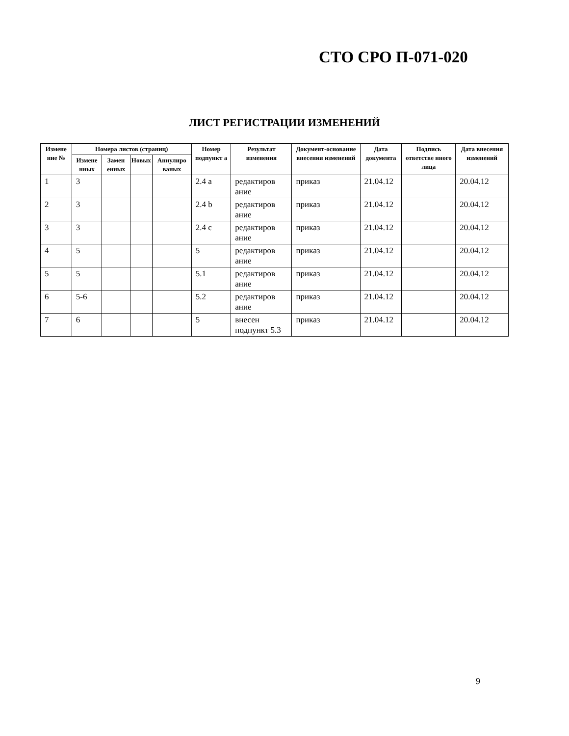СТО СРО П-071-020
ЛИСТ РЕГИСТРАЦИИ ИЗМЕНЕНИЙ
| Измене ние № | Номера листов (страниц) | | | | Номер подпункт а | Результат изменения | Документ-основание внесения изменений | Дата документа | Подпись ответстве нного лица | Дата внесения изменений |
| --- | --- | --- | --- | --- | --- | --- | --- | --- | --- | --- |
| | Измене нных | Замен енных | Новых | Аннулиро ваных | | | | | | |
| 1 | 3 | | | | 2.4 a | редактиров ание | приказ | 21.04.12 | | 20.04.12 |
| 2 | 3 | | | | 2.4 b | редактиров ание | приказ | 21.04.12 | | 20.04.12 |
| 3 | 3 | | | | 2.4 c | редактиров ание | приказ | 21.04.12 | | 20.04.12 |
| 4 | 5 | | | | 5 | редактиров ание | приказ | 21.04.12 | | 20.04.12 |
| 5 | 5 | | | | 5.1 | редактиров ание | приказ | 21.04.12 | | 20.04.12 |
| 6 | 5-6 | | | | 5.2 | редактиров ание | приказ | 21.04.12 | | 20.04.12 |
| 7 | 6 | | | | 5 | внесен подпункт 5.3 | приказ | 21.04.12 | | 20.04.12 |
9